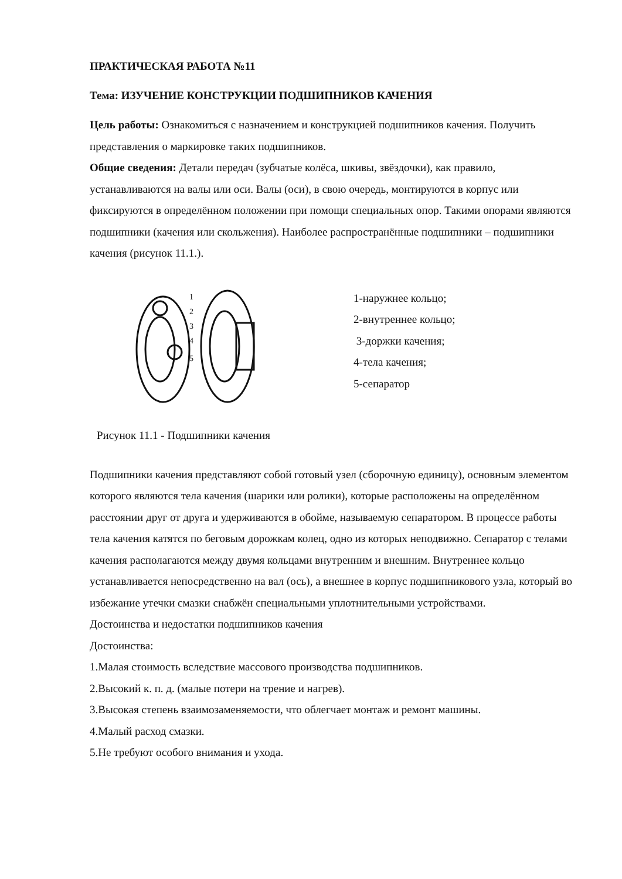ПРАКТИЧЕСКАЯ РАБОТА №11
Тема: ИЗУЧЕНИЕ КОНСТРУКЦИИ ПОДШИПНИКОВ КАЧЕНИЯ
Цель работы: Ознакомиться с назначением и конструкцией подшипников качения. Получить представления о маркировке таких подшипников.
Общие сведения: Детали передач (зубчатые колёса, шкивы, звёздочки), как правило, устанавливаются на валы или оси. Валы (оси), в свою очередь, монтируются в корпус или фиксируются в определённом положении при помощи специальных опор. Такими опорами являются подшипники (качения или скольжения). Наиболее распространённые подшипники – подшипники качения (рисунок 11.1.).
1
2
3
4
5
1-наружнее кольцо;
2-внутреннее кольцо;
3-доржки качения;
4-тела качения;
5-сепаратор
Рисунок 11.1 - Подшипники качения
Подшипники качения представляют собой готовый узел (сборочную единицу), основным элементом которого являются тела качения (шарики или ролики), которые расположены на определённом расстоянии друг от друга и удерживаются в обойме, называемую сепаратором. В процессе работы тела качения катятся по беговым дорожкам колец, одно из которых неподвижно. Сепаратор с телами качения располагаются между двумя кольцами внутренним и внешним. Внутреннее кольцо устанавливается непосредственно на вал (ось), а внешнее в корпус подшипникового узла, который во избежание утечки смазки снабжён специальными уплотнительными устройствами.
Достоинства и недостатки подшипников качения
Достоинства:
1.Малая стоимость вследствие массового производства подшипников.
2.Высокий к. п. д. (малые потери на трение и нагрев).
3.Высокая степень взаимозаменяемости, что облегчает монтаж и ремонт машины.
4.Малый расход смазки.
5.Не требуют особого внимания и ухода.